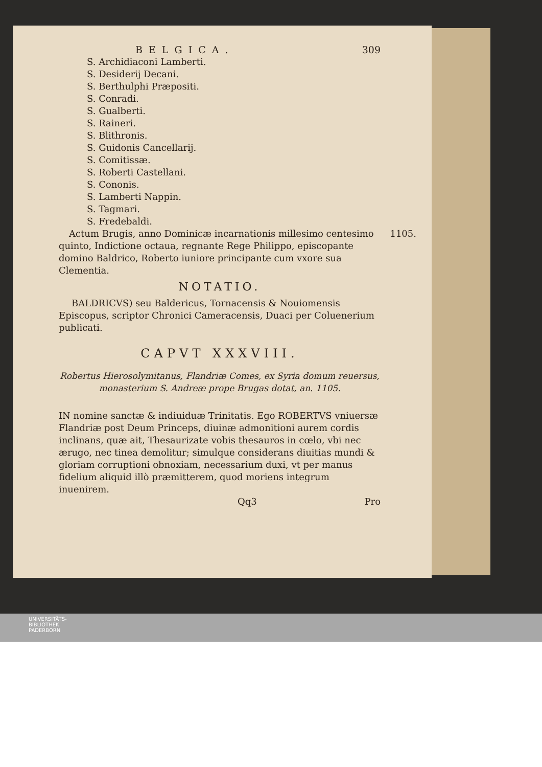BELGICA. 309
S. Archidiaconi Lamberti.
S. Desiderij Decani.
S. Berthulphi Præpositi.
S. Conradi.
S. Gualberti.
S. Raineri.
S. Blithronis.
S. Guidonis Cancellarij.
S. Comitissæ.
S. Roberti Castellani.
S. Cononis.
S. Lamberti Nappin.
S. Tagmari.
S. Fredebaldi.
1105. Actum Brugis, anno Dominicæ incarnationis millesimo centesimo quinto, Indictione octaua, regnante Rege Philippo, episcopante domino Baldrico, Roberto iuniore principante cum vxore sua Clementia.
NOTATIO.
BALDRICVS) seu Baldericus, Tornacensis & Nouiomensis Episcopus, scriptor Chronici Cameracensis, Duaci per Coluenerium publicati.
CAPVT XXXVIII.
Robertus Hierosolymitanus, Flandriæ Comes, ex Syria domum reuersus, monasterium S. Andreæ prope Brugas dotat, an. 1105.
IN nomine sanctæ & indiuiduæ Trinitatis. Ego ROBERTVS vniuersæ Flandriæ post Deum Princeps, diuinæ admonitioni aurem cordis inclinans, quæ ait, Thesaurizate vobis thesauros in cœlo, vbi nec ærugo, nec tinea demolitur; simulque considerans diuitias mundi & gloriam corruptioni obnoxiam, necessarium duxi, vt per manus fidelium aliquid illò præmitterem, quod moriens integrum inuenirem.
Qq3 Pro
UNIVERSITÄTS-
BIBLIOTHEK
PADERBORN